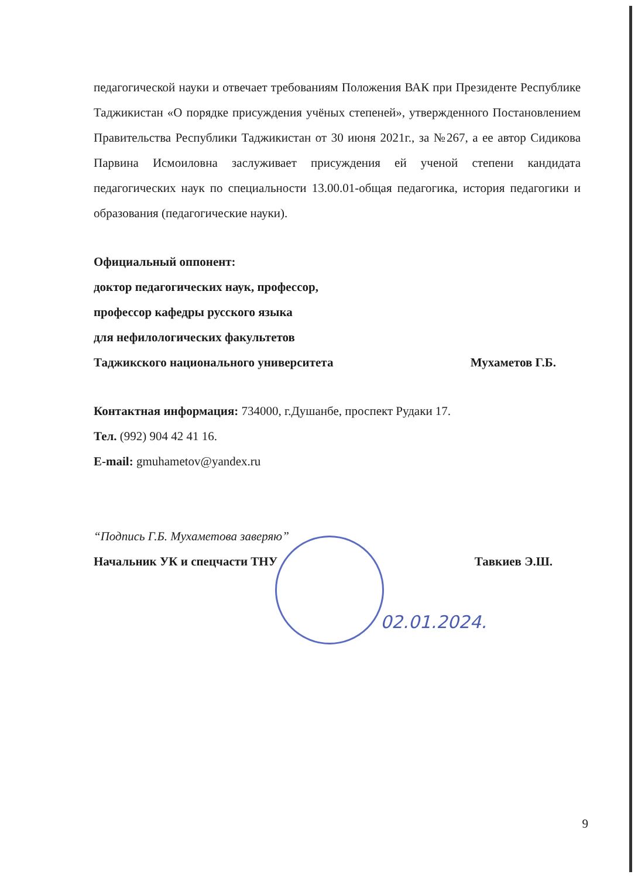педагогической науки и отвечает требованиям Положения ВАК при Президенте Республике Таджикистан «О порядке присуждения учёных степеней», утвержденного Постановлением Правительства Республики Таджикистан от 30 июня 2021г., за №267, а ее автор Сидикова Парвина Исмоиловна заслуживает присуждения ей ученой степени кандидата педагогических наук по специальности 13.00.01-общая педагогика, история педагогики и образования (педагогические науки).
Официальный оппонент:
доктор педагогических наук, профессор,
профессор кафедры русского языка
для нефилологических факультетов
Таджикского национального университета Мухаметов Г.Б.
Контактная информация: 734000, г.Душанбе, проспект Рудаки 17.
Тел. (992) 904 42 41 16.
E-mail: gmuhametov@yandex.ru
“Подпись Г.Б. Мухаметова заверяю”
Начальник УК и спецчасти ТНУ Тавкиев Э.Ш.
02.01.2024.
9